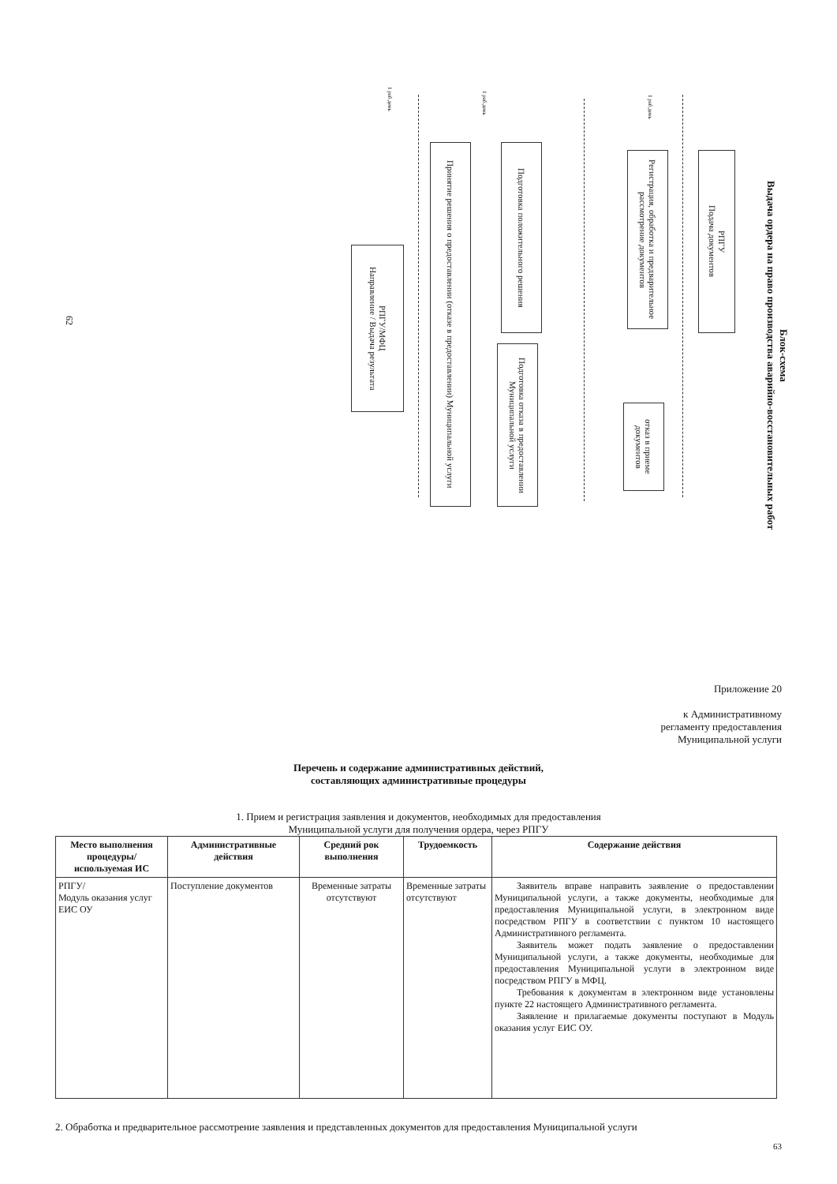Блок-схема
Выдача ордера на право производства аварийно-восстановительных работ
62
1 раб.день
1 раб.день
1 раб.день
РПГУ
Подача документов
Регистрация, обработка и предварительное рассмотрение документов
отказ в приеме документов
Подготовка положительного решения
Подготовка отказа в предоставлении Муниципальной услуги
Принятие решения о предоставлении (отказе в предоставлении) Муниципальной услуги
РПГУ/МФЦ
Направление / Выдача результата
Приложение 20
к Административному
регламенту предоставления
Муниципальной услуги
Перечень и содержание административных действий,
составляющих административные процедуры
1. Прием и регистрация заявления и документов, необходимых для предоставления
Муниципальной услуги для получения ордера, через РПГУ
| Место выполнения процедуры/ используемая ИС | Административные действия | Средний рок выполнения | Трудоемкость | Содержание действия |
| --- | --- | --- | --- | --- |
| РПГУ/ Модуль оказания услуг ЕИС ОУ | Поступление документов | Временные затраты отсутствуют | Временные затраты отсутствуют | Заявитель вправе направить заявление о предоставлении Муниципальной услуги, а также документы, необходимые для предоставления Муниципальной услуги, в электронном виде посредством РПГУ в соответствии с пунктом 10 настоящего Административного регламента. Заявитель может подать заявление о предоставлении Муниципальной услуги, а также документы, необходимые для предоставления Муниципальной услуги в электронном виде посредством РПГУ в МФЦ. Требования к документам в электронном виде установлены пункте 22 настоящего Административного регламента. Заявление и прилагаемые документы поступают в Модуль оказания услуг ЕИС ОУ. |
2. Обработка и предварительное рассмотрение заявления и представленных документов для предоставления Муниципальной услуги
63